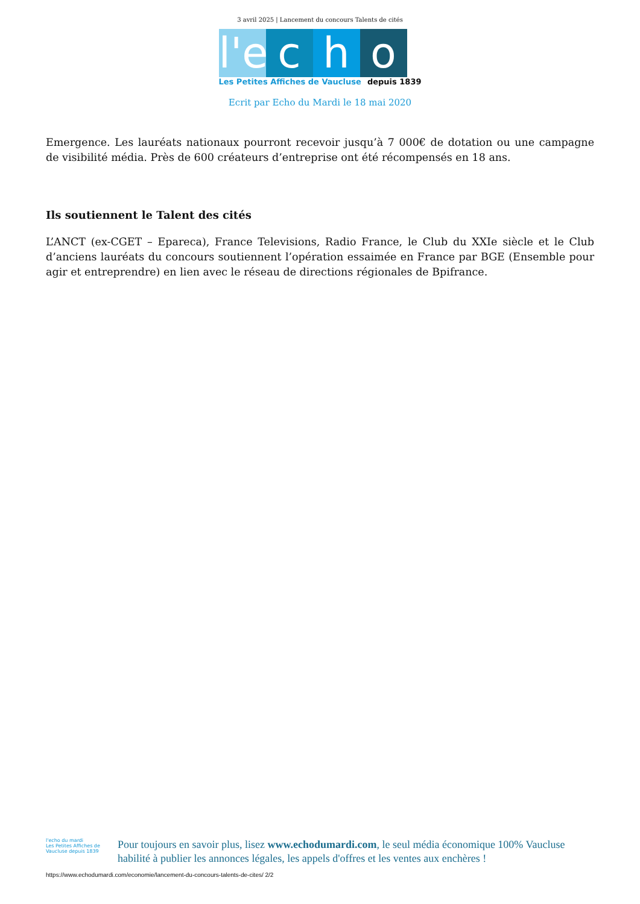3 avril 2025 | Lancement du concours Talents de cités
l'e
c
h
o
Les Petites Affiches de Vaucluse depuis 1839
Ecrit par Echo du Mardi le 18 mai 2020
Emergence. Les lauréats nationaux pourront recevoir jusqu’à 7 000€ de dotation ou une campagne de visibilité média. Près de 600 créateurs d’entreprise ont été récompensés en 18 ans.
Ils soutiennent le Talent des cités
L’ANCT (ex-CGET – Epareca), France Televisions, Radio France, le Club du XXIe siècle et le Club d’anciens lauréats du concours soutiennent l’opération essaimée en France par BGE (Ensemble pour agir et entreprendre) en lien avec le réseau de directions régionales de Bpifrance.
l'echo du mardi
Les Petites Affiches de Vaucluse depuis 1839
Pour toujours en savoir plus, lisez www.echodumardi.com, le seul média économique 100% Vaucluse habilité à publier les annonces légales, les appels d'offres et les ventes aux enchères !
https://www.echodumardi.com/economie/lancement-du-concours-talents-de-cites/ 2/2